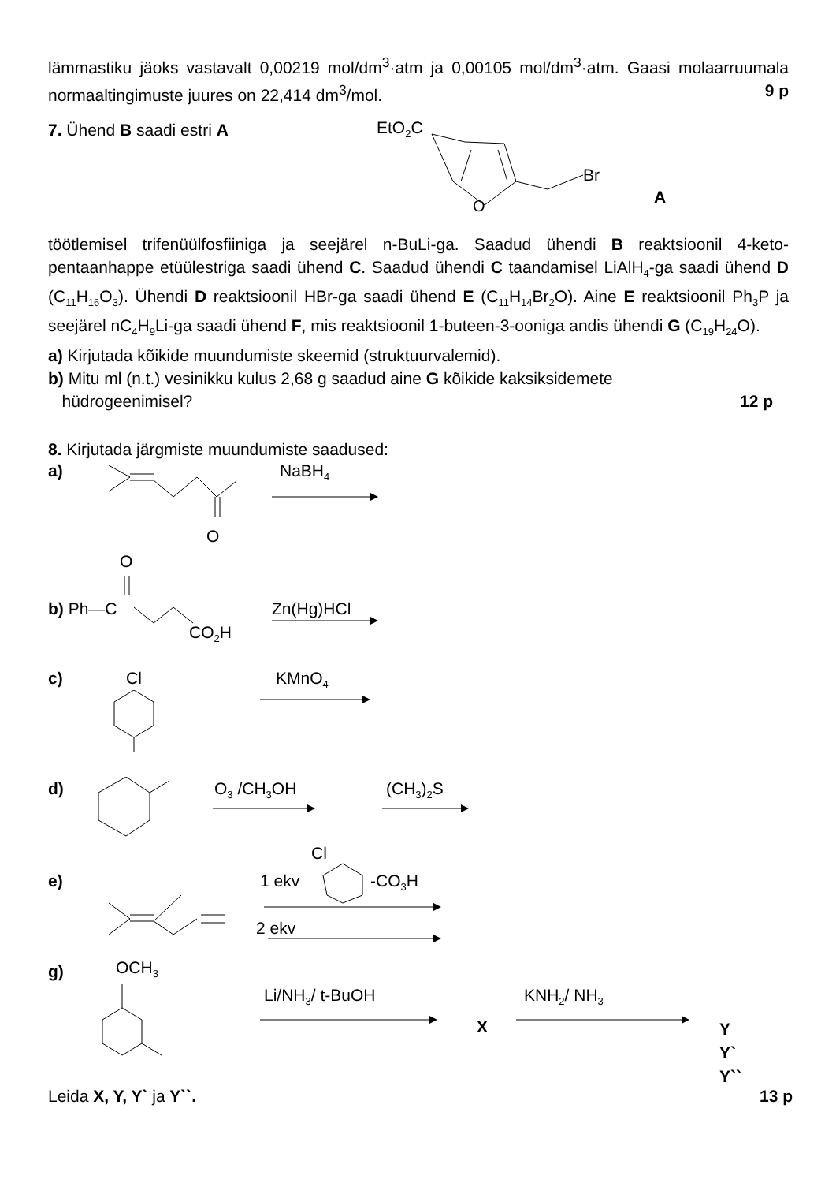lämmastiku jäoks vastavalt 0,00219 mol/dm<sup>3</sup>·atm ja 0,00105 mol/dm<sup>3</sup>·atm. Gaasi molaarruumala normaaltingimuste juures on 22,414 dm<sup>3</sup>/mol. 9 p
7. Ühend B saadi estri A EtO<sub>2</sub>C
Br
A
O
töötlemisel trifenüülfosfiiniga ja seejärel n-BuLi-ga. Saadud ühendi B reaktsioonil 4-keto-pentaanhappe etüülestriga saadi ühend C. Saadud ühendi C taandamisel LiAlH<sub>4</sub>-ga saadi ühend D (C<sub>11</sub>H<sub>16</sub>O<sub>3</sub>). Ühendi D reaktsioonil HBr-ga saadi ühend E (C<sub>11</sub>H<sub>14</sub>Br<sub>2</sub>O). Aine E reaktsioonil Ph<sub>3</sub>P ja seejärel nC<sub>4</sub>H<sub>9</sub>Li-ga saadi ühend F, mis reaktsioonil 1-buteen-3-ooniga andis ühendi G (C<sub>19</sub>H<sub>24</sub>O).
a) Kirjutada kõikide muundumiste skeemid (struktuurvalemid).
b) Mitu ml (n.t.) vesinikku kulus 2,68 g saadud aine G kõikide kaksiksidemete
hüdrogeenimisel? 12 p
8. Kirjutada järgmiste muundumiste saadused:
a) NaBH<sub>4</sub>
O
O
b) Ph—C Zn(Hg)HCl
CO<sub>2</sub>H
c) Cl KMnO<sub>4</sub>
d) O<sub>3</sub> /CH<sub>3</sub>OH (CH<sub>3</sub>)<sub>2</sub>S
e)
Cl
1 ekv -CO<sub>3</sub>H
2 ekv
g) OCH<sub>3</sub>
Li/NH<sub>3</sub>/ t-BuOH KNH<sub>2</sub>/ NH<sub>3</sub>
X
Y
Y`
Y``
Leida X, Y, Y` ja Y``. 13 p